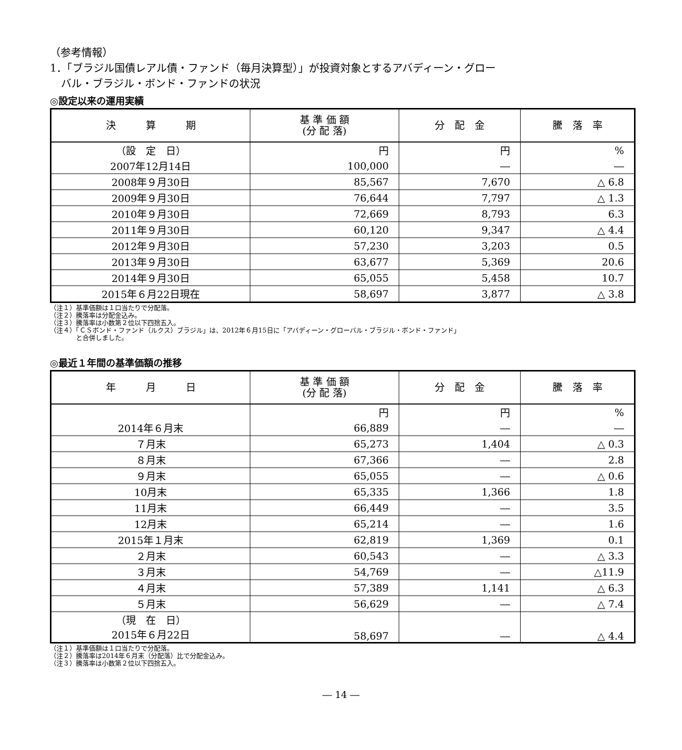（参考情報）
1．「ブラジル国債レアル債・ファンド（毎月決算型）」が投資対象とするアバディーン・グロー
バル・ブラジル・ボンド・ファンドの状況
◎設定以来の運用実績
| 決 算 期 | 基 準 価 額 (分 配 落) | 分 配 金 | 騰 落 率 |
| --- | --- | --- | --- |
| （設 定 日） | 円 | 円 | % |
| 2007年12月14日 | 100,000 | ― | ― |
| 2008年９月30日 | 85,567 | 7,670 | △ 6.8 |
| 2009年９月30日 | 76,644 | 7,797 | △ 1.3 |
| 2010年９月30日 | 72,669 | 8,793 | 6.3 |
| 2011年９月30日 | 60,120 | 9,347 | △ 4.4 |
| 2012年９月30日 | 57,230 | 3,203 | 0.5 |
| 2013年９月30日 | 63,677 | 5,369 | 20.6 |
| 2014年９月30日 | 65,055 | 5,458 | 10.7 |
| 2015年６月22日現在 | 58,697 | 3,877 | △ 3.8 |
（注１）基準価額は１口当たりで分配落。
（注２）騰落率は分配金込み。
（注３）騰落率は小数第２位以下四捨五入。
（注４）「ＣＳボンド・ファンド（ルクス）ブラジル」は、2012年６月15日に「アバディーン・グローバル・ブラジル・ボンド・ファンド」
　　　　と合併しました。
◎最近１年間の基準価額の推移
| 年 月 日 | 基 準 価 額 (分 配 落) | 分 配 金 | 騰 落 率 |
| --- | --- | --- | --- |
| | 円 | 円 | % |
| 2014年６月末 | 66,889 | ― | ― |
| ７月末 | 65,273 | 1,404 | △ 0.3 |
| ８月末 | 67,366 | ― | 2.8 |
| ９月末 | 65,055 | ― | △ 0.6 |
| 10月末 | 65,335 | 1,366 | 1.8 |
| 11月末 | 66,449 | ― | 3.5 |
| 12月末 | 65,214 | ― | 1.6 |
| 2015年１月末 | 62,819 | 1,369 | 0.1 |
| ２月末 | 60,543 | ― | △ 3.3 |
| ３月末 | 54,769 | ― | △11.9 |
| ４月末 | 57,389 | 1,141 | △ 6.3 |
| ５月末 | 56,629 | ― | △ 7.4 |
| （現 在 日） 2015年６月22日 | 58,697 | ― | △ 4.4 |
（注１）基準価額は１口当たりで分配落。
（注２）騰落率は2014年６月末（分配落）比で分配金込み。
（注３）騰落率は小数第２位以下四捨五入。
― 14 ―